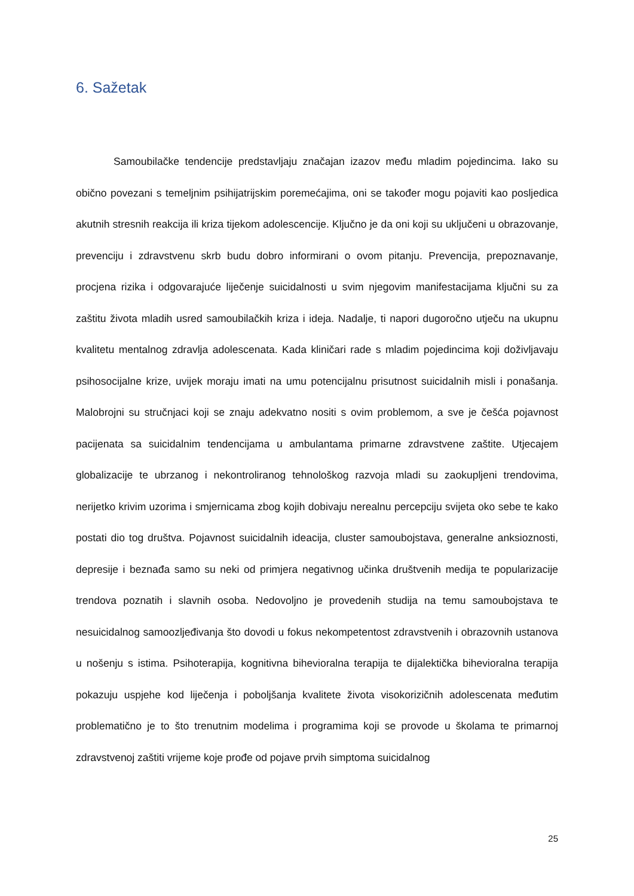6. Sažetak
Samoubilačke tendencije predstavljaju značajan izazov među mladim pojedincima. Iako su obično povezani s temeljnim psihijatrijskim poremećajima, oni se također mogu pojaviti kao posljedica akutnih stresnih reakcija ili kriza tijekom adolescencije. Ključno je da oni koji su uključeni u obrazovanje, prevenciju i zdravstvenu skrb budu dobro informirani o ovom pitanju. Prevencija, prepoznavanje, procjena rizika i odgovarajuće liječenje suicidalnosti u svim njegovim manifestacijama ključni su za zaštitu života mladih usred samoubilačkih kriza i ideja. Nadalje, ti napori dugoročno utječu na ukupnu kvalitetu mentalnog zdravlja adolescenata. Kada kliničari rade s mladim pojedincima koji doživljavaju psihosocijalne krize, uvijek moraju imati na umu potencijalnu prisutnost suicidalnih misli i ponašanja. Malobrojni su stručnjaci koji se znaju adekvatno nositi s ovim problemom, a sve je češća pojavnost pacijenata sa suicidalnim tendencijama u ambulantama primarne zdravstvene zaštite. Utjecajem globalizacije te ubrzanog i nekontroliranog tehnološkog razvoja mladi su zaokupljeni trendovima, nerijetko krivim uzorima i smjernicama zbog kojih dobivaju nerealnu percepciju svijeta oko sebe te kako postati dio tog društva. Pojavnost suicidalnih ideacija, cluster samoubojstava, generalne anksioznosti, depresije i beznađa samo su neki od primjera negativnog učinka društvenih medija te popularizacije trendova poznatih i slavnih osoba. Nedovoljno je provedenih studija na temu samoubojstava te nesuicidalnog samoozljeđivanja što dovodi u fokus nekompetentost zdravstvenih i obrazovnih ustanova u nošenju s istima. Psihoterapija, kognitivna bihevioralna terapija te dijalektička bihevioralna terapija pokazuju uspjehe kod liječenja i poboljšanja kvalitete života visokorizičnih adolescenata međutim problematično je to što trenutnim modelima i programima koji se provode u školama te primarnoj zdravstvenoj zaštiti vrijeme koje prođe od pojave prvih simptoma suicidalnog
25